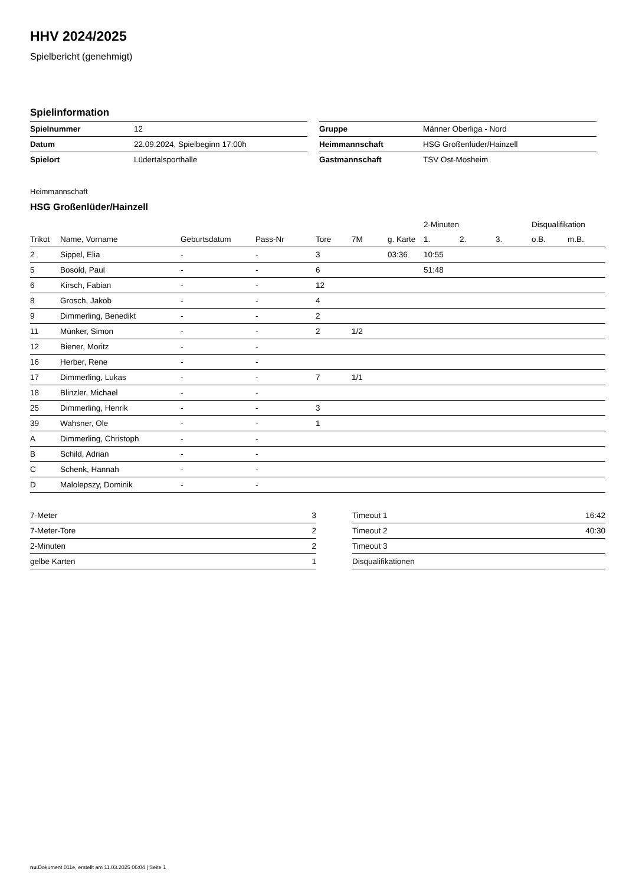HHV 2024/2025
Spielbericht (genehmigt)
Spielinformation
| Spielnummer | 12 |
| Datum | 22.09.2024, Spielbeginn 17:00h |
| Spielort | Lüdertalsporthalle |
| Gruppe | Männer Oberliga - Nord |
| Heimmannschaft | HSG Großenlüder/Hainzell |
| Gastmannschaft | TSV Ost-Mosheim |
Heimmannschaft
HSG Großenlüder/Hainzell
| | | | | | | | 2-Minuten | | | Disqualifikation | |
| --- | --- | --- | --- | --- | --- | --- | --- | --- | --- | --- | --- |
| Trikot | Name, Vorname | Geburtsdatum | Pass-Nr | Tore | 7M | g. Karte | 1. | 2. | 3. | o.B. | m.B. |
| 2 | Sippel, Elia | - | - | 3 | | 03:36 | 10:55 | | | | |
| 5 | Bosold, Paul | - | - | 6 | | | 51:48 | | | | |
| 6 | Kirsch, Fabian | - | - | 12 | | | | | | | |
| 8 | Grosch, Jakob | - | - | 4 | | | | | | | |
| 9 | Dimmerling, Benedikt | - | - | 2 | | | | | | | |
| 11 | Münker, Simon | - | - | 2 | 1/2 | | | | | | |
| 12 | Biener, Moritz | - | - | | | | | | | | |
| 16 | Herber, Rene | - | - | | | | | | | | |
| 17 | Dimmerling, Lukas | - | - | 7 | 1/1 | | | | | | |
| 18 | Blinzler, Michael | - | - | | | | | | | | |
| 25 | Dimmerling, Henrik | - | - | 3 | | | | | | | |
| 39 | Wahsner, Ole | - | - | 1 | | | | | | | |
| A | Dimmerling, Christoph | - | - | | | | | | | | |
| B | Schild, Adrian | - | - | | | | | | | | |
| C | Schenk, Hannah | - | - | | | | | | | | |
| D | Malolepszy, Dominik | - | - | | | | | | | | |
| 7-Meter | 3 |
| 7-Meter-Tore | 2 |
| 2-Minuten | 2 |
| gelbe Karten | 1 |
| Timeout 1 | 16:42 |
| Timeout 2 | 40:30 |
| Timeout 3 | |
| Disqualifikationen | |
nu.Dokument 011e, erstellt am 11.03.2025 06:04 | Seite 1